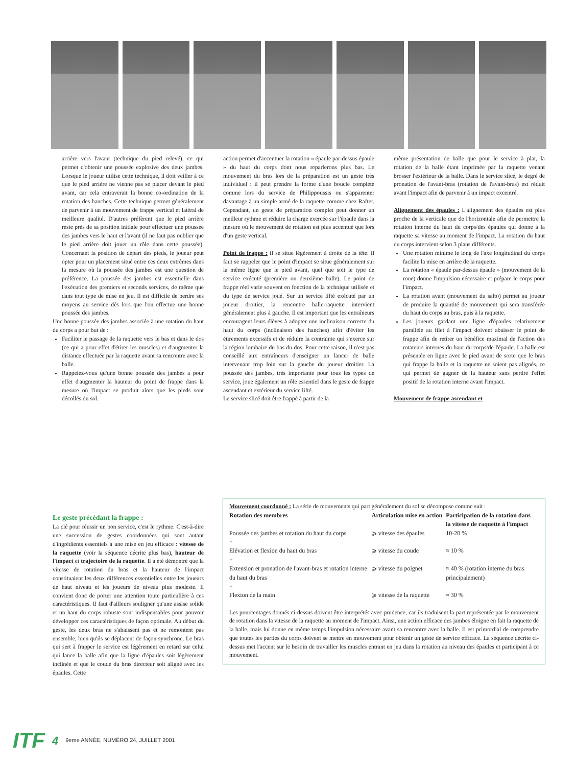arrière vers l'avant (technique du pied relevé), ce qui permet d'obtenir une poussée explosive des deux jambes. Lorsque le joueur utilise cette technique, il doit veiller à ce que le pied arrière ne vienne pas se placer devant le pied avant, car cela entraverait la bonne co-ordination de la rotation des hanches. Cette technique permet généralement de parvenir à un mouvement de frappe vertical et latéral de meilleure qualité. D'autres préfèrent que le pied arrière reste près de sa position initiale pour effectuer une poussée des jambes vers le haut et l'avant (il ne faut pas oublier que le pied arrière doit jouer un rôle dans cette poussée). Concernant la position de départ des pieds, le joueur peut opter pour un placement situé entre ces deux extrêmes dans la mesure où la poussée des jambes est une question de préférence. La poussée des jambes est essentielle dans l'exécution des premiers et seconds services, de même que dans tout type de mise en jeu. Il est difficile de perdre ses moyens au service dès lors que l'on effectue une bonne poussée des jambes.
Une bonne poussée des jambes associée à une rotation du haut du corps a pour but de :
Faciliter le passage de la raquette vers le bas et dans le dos (ce qui a pour effet d'étirer les muscles) et d'augmenter la distance effectuée par la raquette avant sa rencontre avec la balle.
Rappelez-vous qu'une bonne poussée des jambes a pour effet d'augmenter la hauteur du point de frappe dans la mesure où l'impact se produit alors que les pieds sont décollés du sol.
action permet d'accentuer la rotation « épaule par-dessus épaule » du haut du corps dont nous reparlerons plus bas. Le mouvement du bras lors de la préparation est un geste très individuel : il peut prendre la forme d'une boucle complète comme lors du service de Philippoussis ou s'apparenter davantage à un simple armé de la raquette comme chez Rafter. Cependant, un geste de préparation complet peut donner un meilleur rythme et réduire la charge exercée sur l'épaule dans la mesure où le mouvement de rotation est plus accentué que lors d'un geste vertical.
Point de frappe : Il se situe légèrement à droite de la tête. Il faut se rappeler que le point d'impact se situe généralement sur la même ligne que le pied avant, quel que soit le type de service exécuté (première ou deuxième balle). Le point de frappe réel varie souvent en fonction de la technique utilisée et du type de service joué. Sur un service lifté exécuté par un joueur droitier, la rencontre balle-raquette intervient généralement plus à gauche. Il est important que les entraîneurs encouragent leurs élèves à adopter une inclinaison correcte du haut du corps (inclinaison des hanches) afin d'éviter les étirements excessifs et de réduire la contrainte qui s'exerce sur la région lombaire du bas du dos. Pour cette raison, il n'est pas conseillé aux entraîneurs d'enseigner un lancer de balle intervenant trop loin sur la gauche du joueur droitier. La poussée des jambes, très importante pour tous les types de service, joue également un rôle essentiel dans le geste de frappe ascendant et extérieur du service lifté.
Le service slicé doit être frappé à partir de la
même présentation de balle que pour le service à plat, la rotation de la balle étant imprimée par la raquette venant brosser l'extérieur de la balle. Dans le service slicé, le degré de pronation de l'avant-bras (rotation de l'avant-bras) est réduit avant l'impact afin de parvenir à un impact excentré.
Alignement des épaules : L'alignement des épaules est plus proche de la verticale que de l'horizontale afin de permettre la rotation interne du haut du corps/des épaules qui donne à la raquette sa vitesse au moment de l'impact. La rotation du haut du corps intervient selon 3 plans différents.
Une rotation minime le long de l'axe longitudinal du corps facilite la mise en arrière de la raquette.
La rotation « épaule par-dessus épaule » (mouvement de la roue) donne l'impulsion nécessaire et prépare le corps pour l'impact.
La rotation avant (mouvement du salto) permet au joueur de produire la quantité de mouvement qui sera transférée du haut du corps au bras, puis à la raquette.
Les joueurs gardant une ligne d'épaules relativement parallèle au filet à l'impact doivent abaisser le point de frappe afin de retirer un bénéfice maximal de l'action des rotateurs internes du haut du corps/de l'épaule. La balle est présentée en ligne avec le pied avant de sorte que le bras qui frappe la balle et la raquette ne soient pas alignés, ce qui permet de gagner de la hauteur sans perdre l'effet positif de la rotation interne avant l'impact.
Mouvement de frappe ascendant et
Le geste précédant la frappe :
La clé pour réussir un bon service, c'est le rythme. C'est-à-dire une succession de gestes coordonnées qui sont autant d'ingrédients essentiels à une mise en jeu efficace : vitesse de la raquette (voir la séquence décrite plus bas), hauteur de l'impact et trajectoire de la raquette. Il a été démontré que la vitesse de rotation du bras et la hauteur de l'impact constituaient les deux différences essentielles entre les joueurs de haut niveau et les joueurs de niveau plus modeste. Il convient donc de porter une attention toute particulière à ces caractéristiques. Il faut d'ailleurs souligner qu'une assise solide et un haut du corps robuste sont indispensables pour pouvoir développer ces caractéristiques de façon optimale. Au début du geste, les deux bras ne s'abaissent pas et ne remontent pas ensemble, bien qu'ils se déplacent de façon synchrone. Le bras qui sert à frapper le service est légèrement en retard sur celui qui lance la balle afin que la ligne d'épaules soit légèrement inclinée et que le coude du bras directeur soit aligné avec les épaules. Cette
Mouvement coordonné : La série de mouvements qui part généralement du sol se décompose comme suit :
| Rotation des membres | Articulation mise en action | Participation de la rotation dans la vitesse de raquette à l'impact |
| --- | --- | --- |
| Poussée des jambes et rotation du haut du corps + | ⩾ vitesse des épaules | 10-20 % |
| Elévation et flexion du haut du bras + | ⩾ vitesse du coude | ≈ 10 % |
| Extension et pronation de l'avant-bras et rotation interne du haut du bras + | ⩾ vitesse du poignet | ≈ 40 % (rotation interne du bras principalement) |
| Flexion de la main | ⩾ vitesse de la raquette | ≈ 30 % |
Les pourcentages donnés ci-dessus doivent être interprétés avec prudence, car ils traduisent la part représentée par le mouvement de rotation dans la vitesse de la raquette au moment de l'impact. Ainsi, une action efficace des jambes éloigne en fait la raquette de la balle, mais lui donne en même temps l'impulsion nécessaire avant sa rencontre avec la balle. Il est primordial de comprendre que toutes les parties du corps doivent se mettre en mouvement pour obtenir un geste de service efficace. La séquence décrite ci-dessus met l'accent sur le besoin de travailler les muscles entrant en jeu dans la rotation au niveau des épaules et participant à ce mouvement.
ITF 4 9eme ANNÉE, NUMÉRO 24, JUILLET 2001